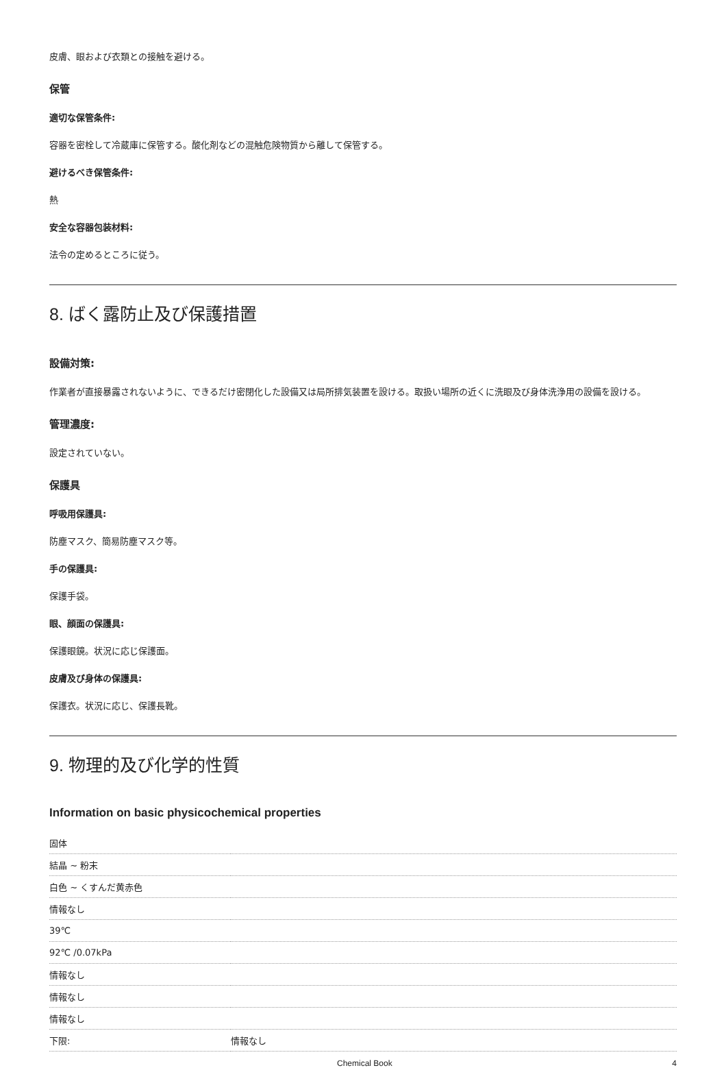皮膚、眼および衣類との接触を避ける。
保管
適切な保管条件:
容器を密栓して冷蔵庫に保管する。酸化剤などの混触危険物質から離して保管する。
避けるべき保管条件:
熱
安全な容器包装材料:
法令の定めるところに従う。
8. ばく露防止及び保護措置
設備対策:
作業者が直接暴露されないように、できるだけ密閉化した設備又は局所排気装置を設ける。取扱い場所の近くに洗眼及び身体洗浄用の設備を設ける。
管理濃度:
設定されていない。
保護具
呼吸用保護具:
防塵マスク、簡易防塵マスク等。
手の保護具:
保護手袋。
眼、顔面の保護具:
保護眼鏡。状況に応じ保護面。
皮膚及び身体の保護具:
保護衣。状況に応じ、保護長靴。
9. 物理的及び化学的性質
Information on basic physicochemical properties
| 固体 | |
| 結晶 ~ 粉末 | |
| 白色 ~ くすんだ黄赤色 | |
| 情報なし | |
| 39℃ | |
| 92℃ /0.07kPa | |
| 情報なし | |
| 情報なし | |
| 情報なし | |
| 下限: | 情報なし |
Chemical Book 4